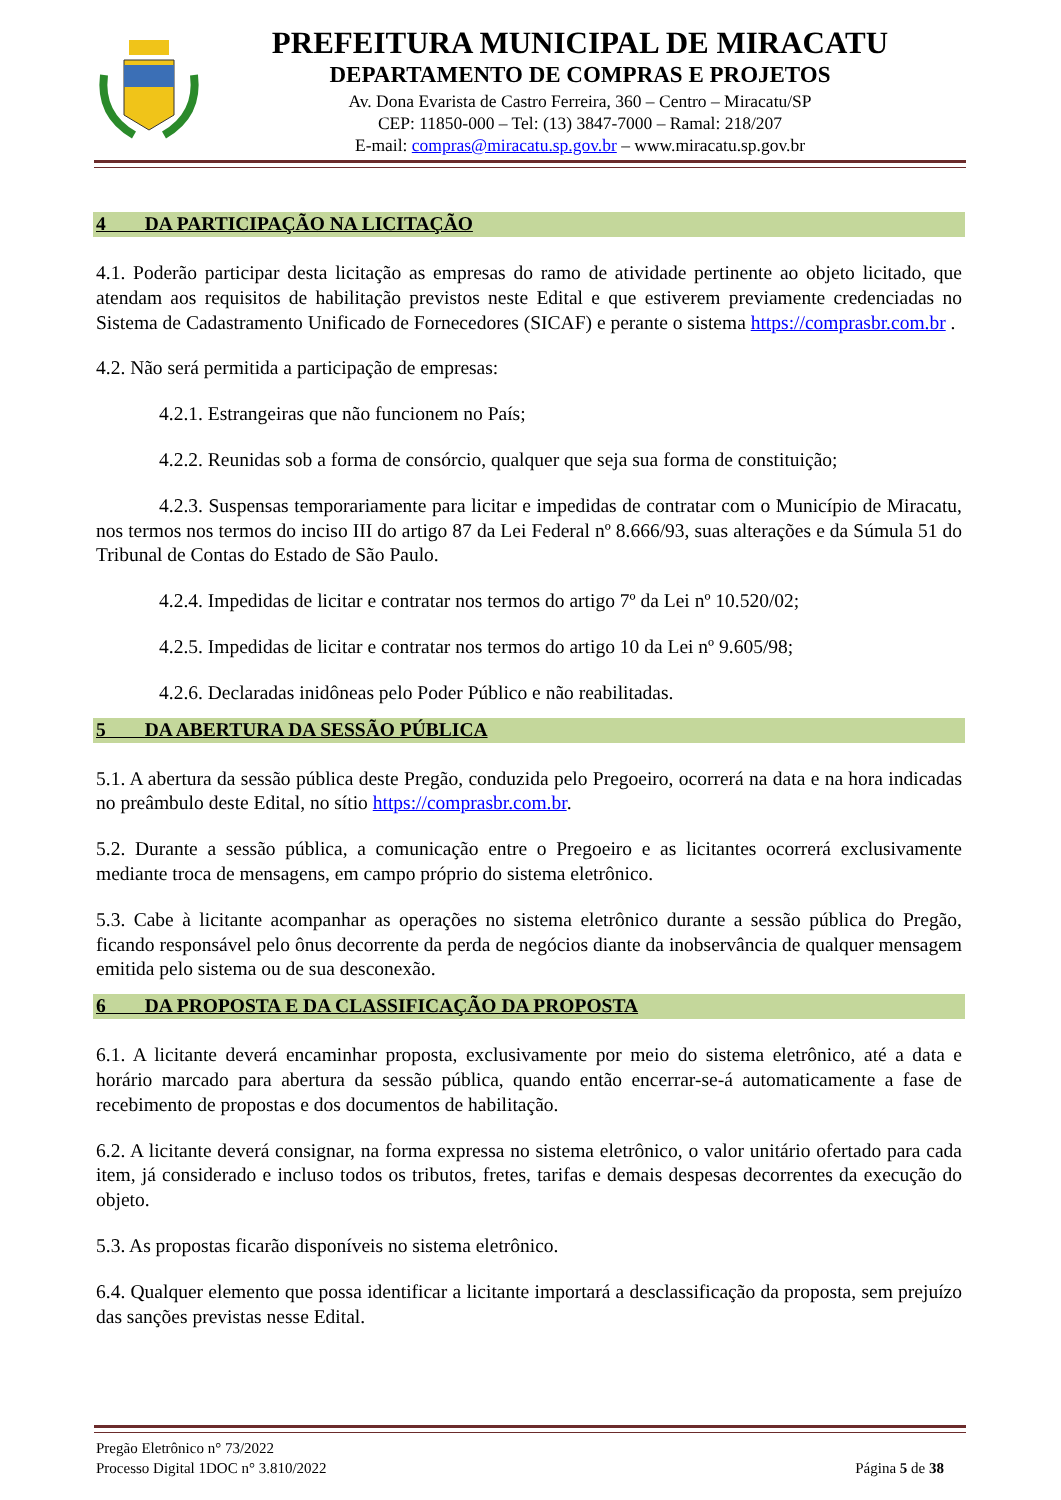PREFEITURA MUNICIPAL DE MIRACATU
DEPARTAMENTO DE COMPRAS E PROJETOS
Av. Dona Evarista de Castro Ferreira, 360 – Centro – Miracatu/SP
CEP: 11850-000 – Tel: (13) 3847-7000 – Ramal: 218/207
E-mail: compras@miracatu.sp.gov.br – www.miracatu.sp.gov.br
4 DA PARTICIPAÇÃO NA LICITAÇÃO
4.1. Poderão participar desta licitação as empresas do ramo de atividade pertinente ao objeto licitado, que atendam aos requisitos de habilitação previstos neste Edital e que estiverem previamente credenciadas no Sistema de Cadastramento Unificado de Fornecedores (SICAF) e perante o sistema https://comprasbr.com.br .
4.2. Não será permitida a participação de empresas:
4.2.1. Estrangeiras que não funcionem no País;
4.2.2. Reunidas sob a forma de consórcio, qualquer que seja sua forma de constituição;
4.2.3. Suspensas temporariamente para licitar e impedidas de contratar com o Município de Miracatu, nos termos nos termos do inciso III do artigo 87 da Lei Federal nº 8.666/93, suas alterações e da Súmula 51 do Tribunal de Contas do Estado de São Paulo.
4.2.4. Impedidas de licitar e contratar nos termos do artigo 7º da Lei nº 10.520/02;
4.2.5. Impedidas de licitar e contratar nos termos do artigo 10 da Lei nº 9.605/98;
4.2.6. Declaradas inidôneas pelo Poder Público e não reabilitadas.
5 DA ABERTURA DA SESSÃO PÚBLICA
5.1. A abertura da sessão pública deste Pregão, conduzida pelo Pregoeiro, ocorrerá na data e na hora indicadas no preâmbulo deste Edital, no sítio https://comprasbr.com.br.
5.2. Durante a sessão pública, a comunicação entre o Pregoeiro e as licitantes ocorrerá exclusivamente mediante troca de mensagens, em campo próprio do sistema eletrônico.
5.3. Cabe à licitante acompanhar as operações no sistema eletrônico durante a sessão pública do Pregão, ficando responsável pelo ônus decorrente da perda de negócios diante da inobservância de qualquer mensagem emitida pelo sistema ou de sua desconexão.
6 DA PROPOSTA E DA CLASSIFICAÇÃO DA PROPOSTA
6.1. A licitante deverá encaminhar proposta, exclusivamente por meio do sistema eletrônico, até a data e horário marcado para abertura da sessão pública, quando então encerrar-se-á automaticamente a fase de recebimento de propostas e dos documentos de habilitação.
6.2. A licitante deverá consignar, na forma expressa no sistema eletrônico, o valor unitário ofertado para cada item, já considerado e incluso todos os tributos, fretes, tarifas e demais despesas decorrentes da execução do objeto.
5.3. As propostas ficarão disponíveis no sistema eletrônico.
6.4. Qualquer elemento que possa identificar a licitante importará a desclassificação da proposta, sem prejuízo das sanções previstas nesse Edital.
Pregão Eletrônico n° 73/2022
Processo Digital 1DOC n° 3.810/2022 Página 5 de 38